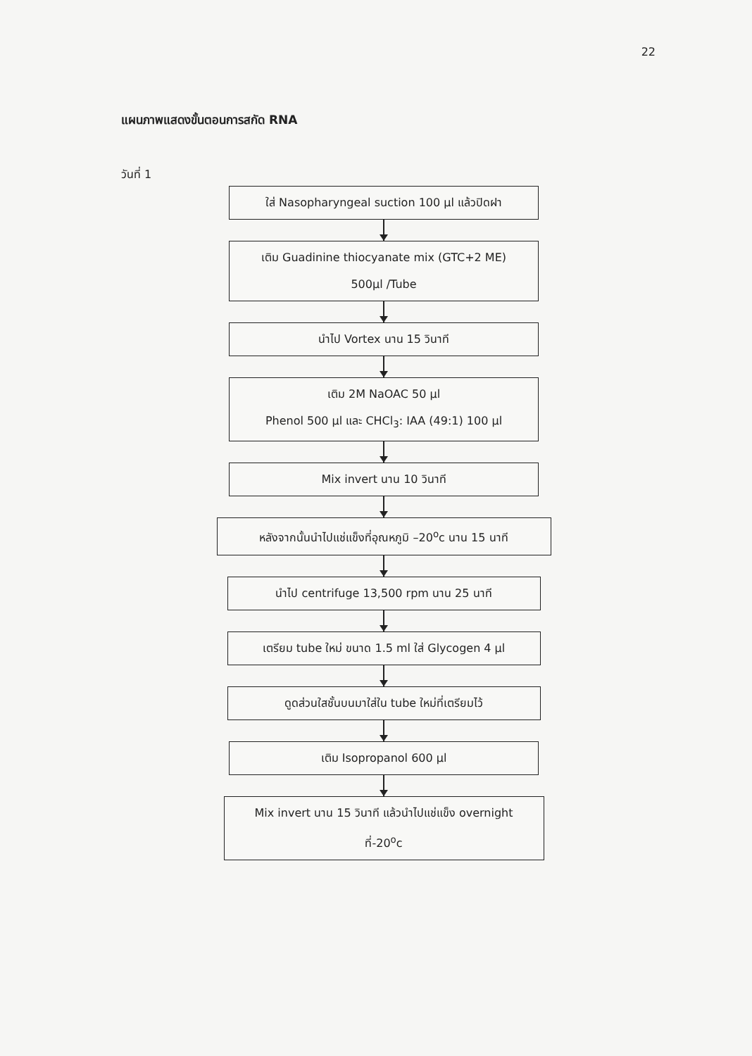22
แผนภาพแสดงขั้นตอนการสกัด RNA
วันที่ 1
ใส่ Nasopharyngeal suction 100 µl แล้วปิดฝา
เติม Guadinine thiocyanate mix (GTC+2 ME)
500µl /Tube
นำไป Vortex นาน 15 วินาที
เติม 2M NaOAC 50 µl
Phenol 500 µl และ CHCl<sub>3</sub>: IAA (49:1) 100 µl
Mix invert นาน 10 วินาที
หลังจากนั้นนำไปแช่แข็งที่อุณหภูมิ –20<sup>o</sup>c นาน 15 นาที
นำไป centrifuge 13,500 rpm นาน 25 นาที
เตรียม tube ใหม่ ขนาด 1.5 ml ใส่ Glycogen 4 µl
ดูดส่วนใสชั้นบนมาใส่ใน tube ใหม่ที่เตรียมไว้
เติม Isopropanol 600 µl
Mix invert นาน 15 วินาที แล้วนำไปแช่แข็ง overnight
ที่-20<sup>o</sup>c